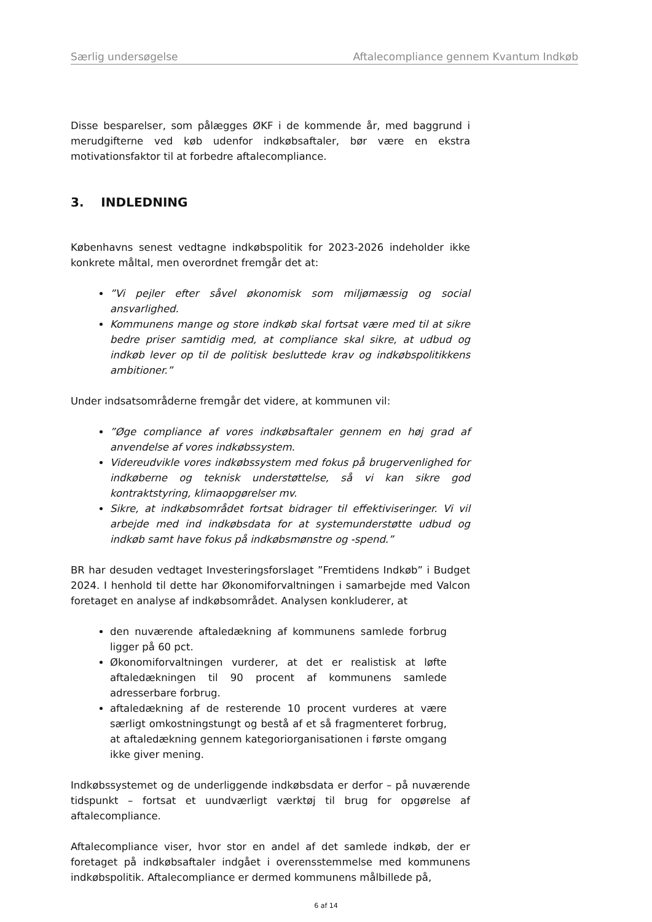Særlig undersøgelse Aftalecompliance gennem Kvantum Indkøb
Disse besparelser, som pålægges ØKF i de kommende år, med baggrund i merudgifterne ved køb udenfor indkøbsaftaler, bør være en ekstra motivationsfaktor til at forbedre aftalecompliance.
3. INDLEDNING
Københavns senest vedtagne indkøbspolitik for 2023-2026 indeholder ikke konkrete måltal, men overordnet fremgår det at:
”Vi pejler efter såvel økonomisk som miljømæssig og social ansvarlighed.
Kommunens mange og store indkøb skal fortsat være med til at sikre bedre priser samtidig med, at compliance skal sikre, at udbud og indkøb lever op til de politisk besluttede krav og indkøbspolitikkens ambitioner.”
Under indsatsområderne fremgår det videre, at kommunen vil:
”Øge compliance af vores indkøbsaftaler gennem en høj grad af anvendelse af vores indkøbssystem.
Videreudvikle vores indkøbssystem med fokus på brugervenlighed for indkøberne og teknisk understøttelse, så vi kan sikre god kontraktstyring, klimaopgørelser mv.
Sikre, at indkøbsområdet fortsat bidrager til effektiviseringer. Vi vil arbejde med ind indkøbsdata for at systemunderstøtte udbud og indkøb samt have fokus på indkøbsmønstre og -spend.”
BR har desuden vedtaget Investeringsforslaget ”Fremtidens Indkøb” i Budget 2024. I henhold til dette har Økonomiforvaltningen i samarbejde med Valcon foretaget en analyse af indkøbsområdet. Analysen konkluderer, at
den nuværende aftaledækning af kommunens samlede forbrug ligger på 60 pct.
Økonomiforvaltningen vurderer, at det er realistisk at løfte aftaledækningen til 90 procent af kommunens samlede adresserbare forbrug.
aftaledækning af de resterende 10 procent vurderes at være særligt omkostningstungt og bestå af et så fragmenteret forbrug, at aftaledækning gennem kategoriorganisationen i første omgang ikke giver mening.
Indkøbssystemet og de underliggende indkøbsdata er derfor – på nuværende tidspunkt – fortsat et uundværligt værktøj til brug for opgørelse af aftalecompliance.
Aftalecompliance viser, hvor stor en andel af det samlede indkøb, der er foretaget på indkøbsaftaler indgået i overensstemmelse med kommunens indkøbspolitik. Aftalecompliance er dermed kommunens målbillede på,
6 af 14